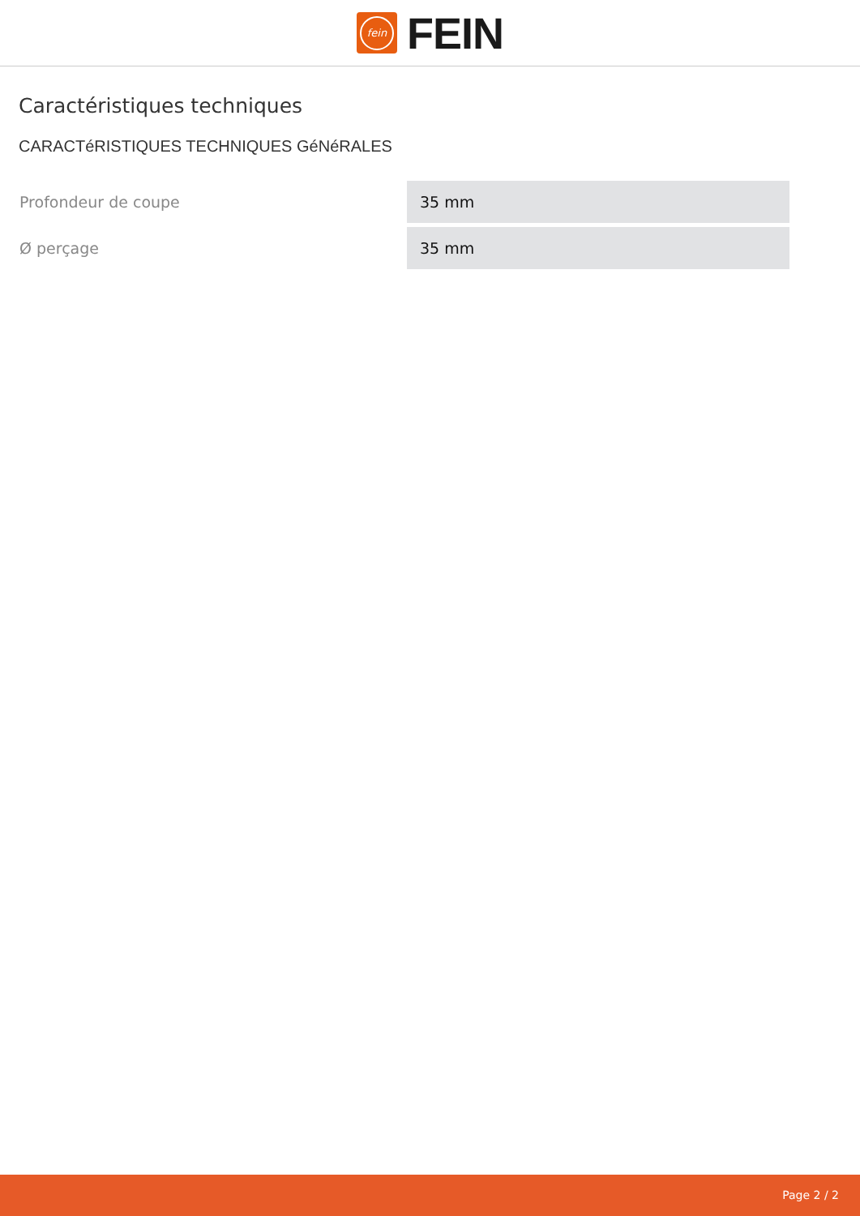fein
FEIN
Caractéristiques techniques
CARACTéRISTIQUES TECHNIQUES GéNéRALES
| Profondeur de coupe | 35 mm |
| Ø perçage | 35 mm |
Page 2 / 2